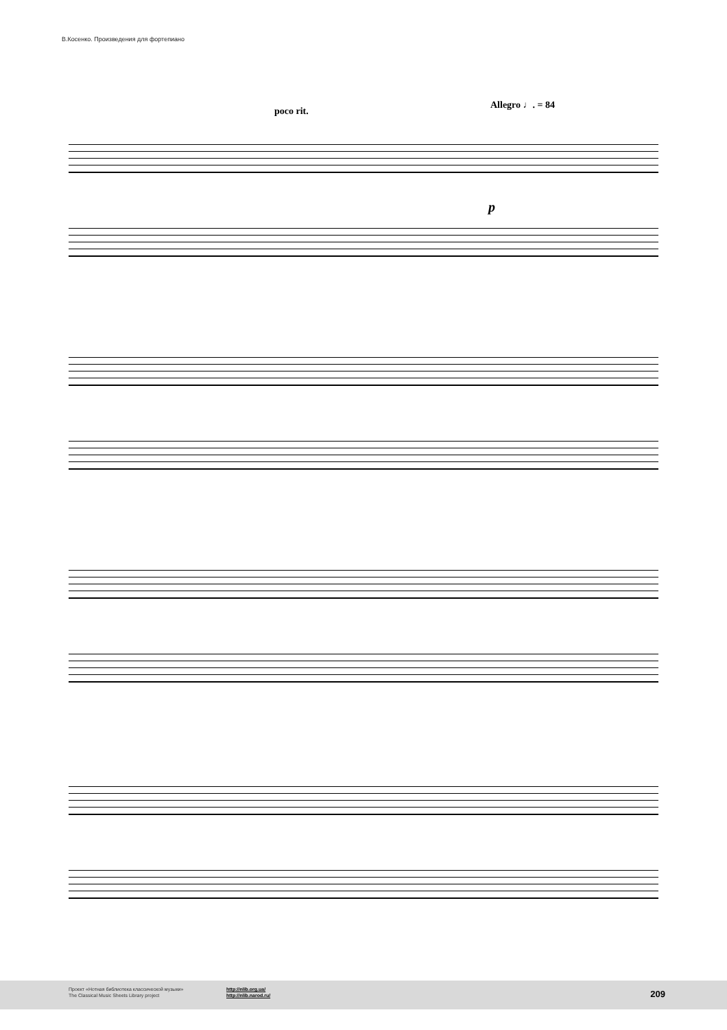В.Косенко. Произведения для фортепиано
poco rit.
Allegro ♩. = 84
p
Проект «Нотная библиотека классической музыки»
The Classical Music Sheets Library project
http://nlib.org.ua/
http://nlib.narod.ru/
209